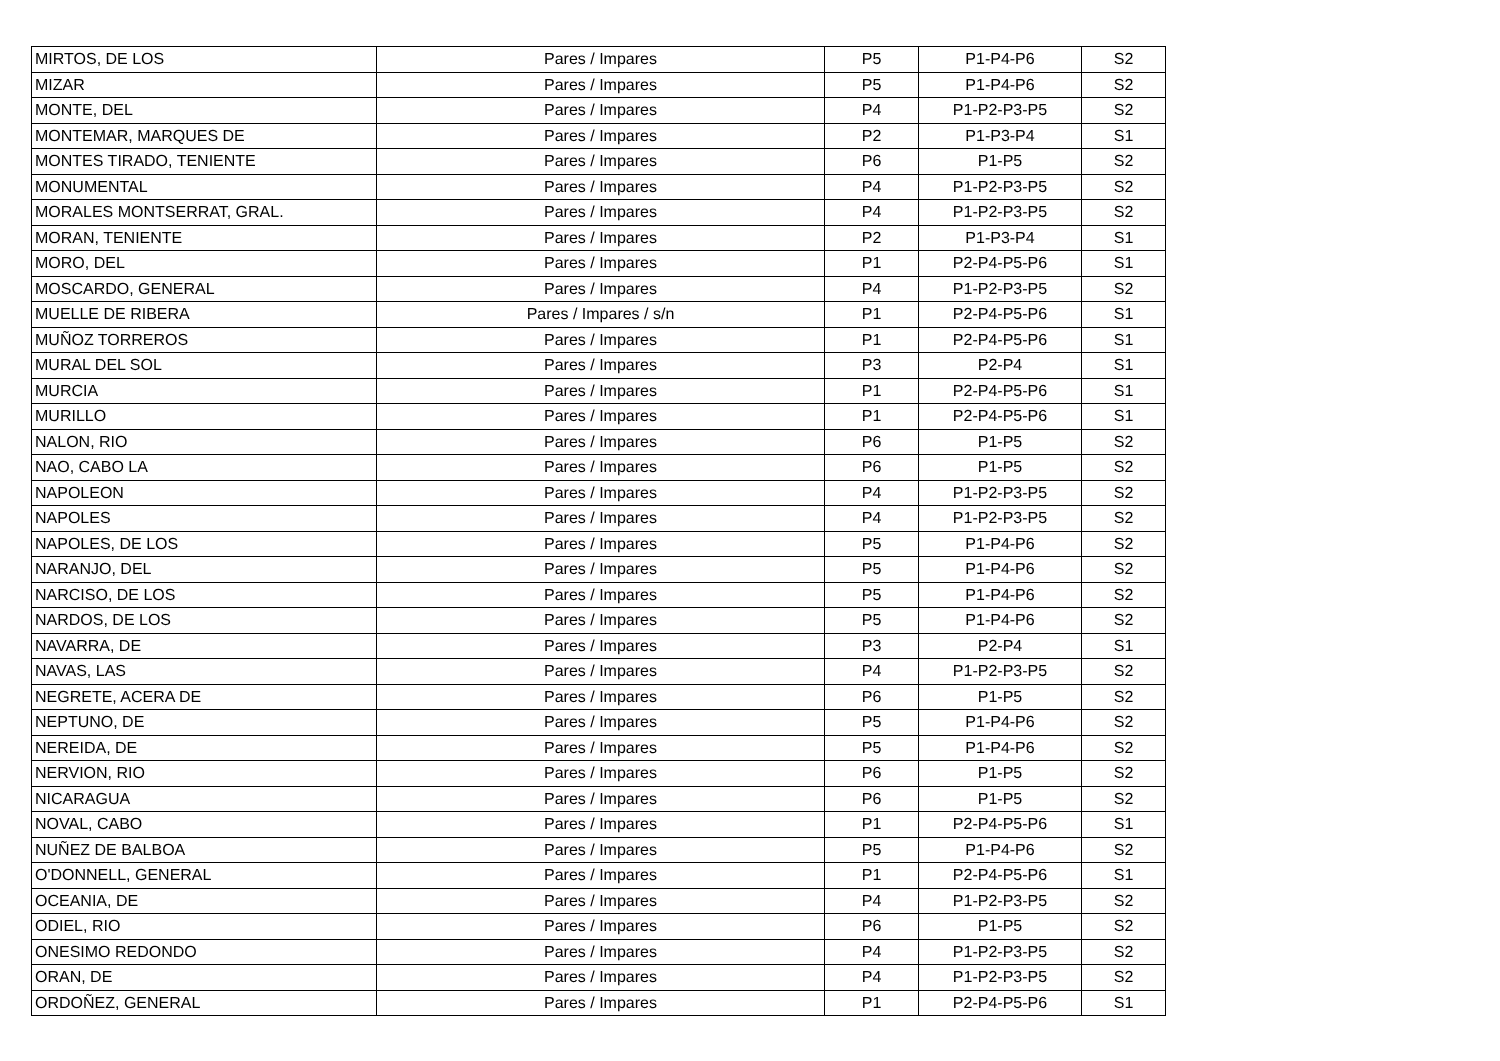| MIRTOS, DE LOS | Pares / Impares | P5 | P1-P4-P6 | S2 |
| MIZAR | Pares / Impares | P5 | P1-P4-P6 | S2 |
| MONTE, DEL | Pares / Impares | P4 | P1-P2-P3-P5 | S2 |
| MONTEMAR, MARQUES DE | Pares / Impares | P2 | P1-P3-P4 | S1 |
| MONTES TIRADO, TENIENTE | Pares / Impares | P6 | P1-P5 | S2 |
| MONUMENTAL | Pares / Impares | P4 | P1-P2-P3-P5 | S2 |
| MORALES MONTSERRAT, GRAL. | Pares / Impares | P4 | P1-P2-P3-P5 | S2 |
| MORAN, TENIENTE | Pares / Impares | P2 | P1-P3-P4 | S1 |
| MORO, DEL | Pares / Impares | P1 | P2-P4-P5-P6 | S1 |
| MOSCARDO, GENERAL | Pares / Impares | P4 | P1-P2-P3-P5 | S2 |
| MUELLE DE RIBERA | Pares / Impares / s/n | P1 | P2-P4-P5-P6 | S1 |
| MUÑOZ TORREROS | Pares / Impares | P1 | P2-P4-P5-P6 | S1 |
| MURAL DEL SOL | Pares / Impares | P3 | P2-P4 | S1 |
| MURCIA | Pares / Impares | P1 | P2-P4-P5-P6 | S1 |
| MURILLO | Pares / Impares | P1 | P2-P4-P5-P6 | S1 |
| NALON, RIO | Pares / Impares | P6 | P1-P5 | S2 |
| NAO, CABO LA | Pares / Impares | P6 | P1-P5 | S2 |
| NAPOLEON | Pares / Impares | P4 | P1-P2-P3-P5 | S2 |
| NAPOLES | Pares / Impares | P4 | P1-P2-P3-P5 | S2 |
| NAPOLES, DE LOS | Pares / Impares | P5 | P1-P4-P6 | S2 |
| NARANJO, DEL | Pares / Impares | P5 | P1-P4-P6 | S2 |
| NARCISO, DE LOS | Pares / Impares | P5 | P1-P4-P6 | S2 |
| NARDOS, DE LOS | Pares / Impares | P5 | P1-P4-P6 | S2 |
| NAVARRA, DE | Pares / Impares | P3 | P2-P4 | S1 |
| NAVAS, LAS | Pares / Impares | P4 | P1-P2-P3-P5 | S2 |
| NEGRETE, ACERA DE | Pares / Impares | P6 | P1-P5 | S2 |
| NEPTUNO, DE | Pares / Impares | P5 | P1-P4-P6 | S2 |
| NEREIDA, DE | Pares / Impares | P5 | P1-P4-P6 | S2 |
| NERVION, RIO | Pares / Impares | P6 | P1-P5 | S2 |
| NICARAGUA | Pares / Impares | P6 | P1-P5 | S2 |
| NOVAL, CABO | Pares / Impares | P1 | P2-P4-P5-P6 | S1 |
| NUÑEZ DE BALBOA | Pares / Impares | P5 | P1-P4-P6 | S2 |
| O'DONNELL, GENERAL | Pares / Impares | P1 | P2-P4-P5-P6 | S1 |
| OCEANIA, DE | Pares / Impares | P4 | P1-P2-P3-P5 | S2 |
| ODIEL, RIO | Pares / Impares | P6 | P1-P5 | S2 |
| ONESIMO REDONDO | Pares / Impares | P4 | P1-P2-P3-P5 | S2 |
| ORAN, DE | Pares / Impares | P4 | P1-P2-P3-P5 | S2 |
| ORDOÑEZ, GENERAL | Pares / Impares | P1 | P2-P4-P5-P6 | S1 |